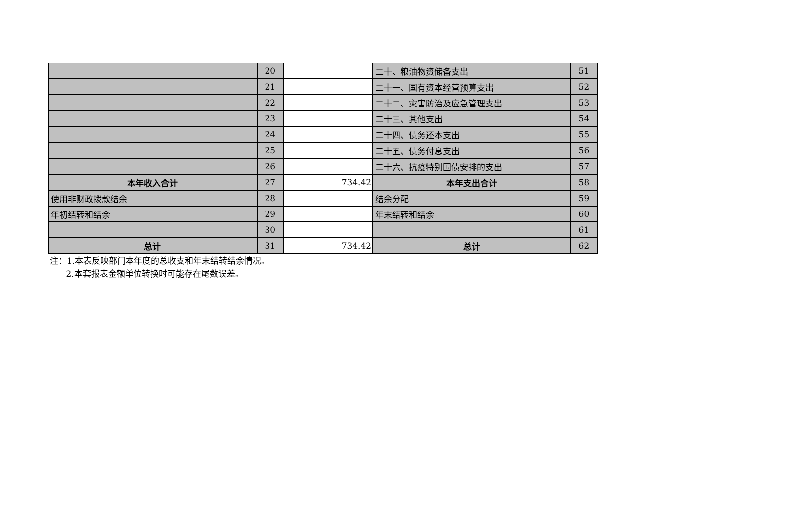| | 20 | | 二十、粮油物资储备支出 | 51 |
| | 21 | | 二十一、国有资本经营预算支出 | 52 |
| | 22 | | 二十二、灾害防治及应急管理支出 | 53 |
| | 23 | | 二十三、其他支出 | 54 |
| | 24 | | 二十四、债务还本支出 | 55 |
| | 25 | | 二十五、债务付息支出 | 56 |
| | 26 | | 二十六、抗疫特别国债安排的支出 | 57 |
| 本年收入合计 | 27 | 734.42 | 本年支出合计 | 58 |
| 使用非财政拨款结余 | 28 | | 结余分配 | 59 |
| 年初结转和结余 | 29 | | 年末结转和结余 | 60 |
| | 30 | | | 61 |
| 总计 | 31 | 734.42 | 总计 | 62 |
注：1.本表反映部门本年度的总收支和年末结转结余情况。
2.本套报表金额单位转换时可能存在尾数误差。